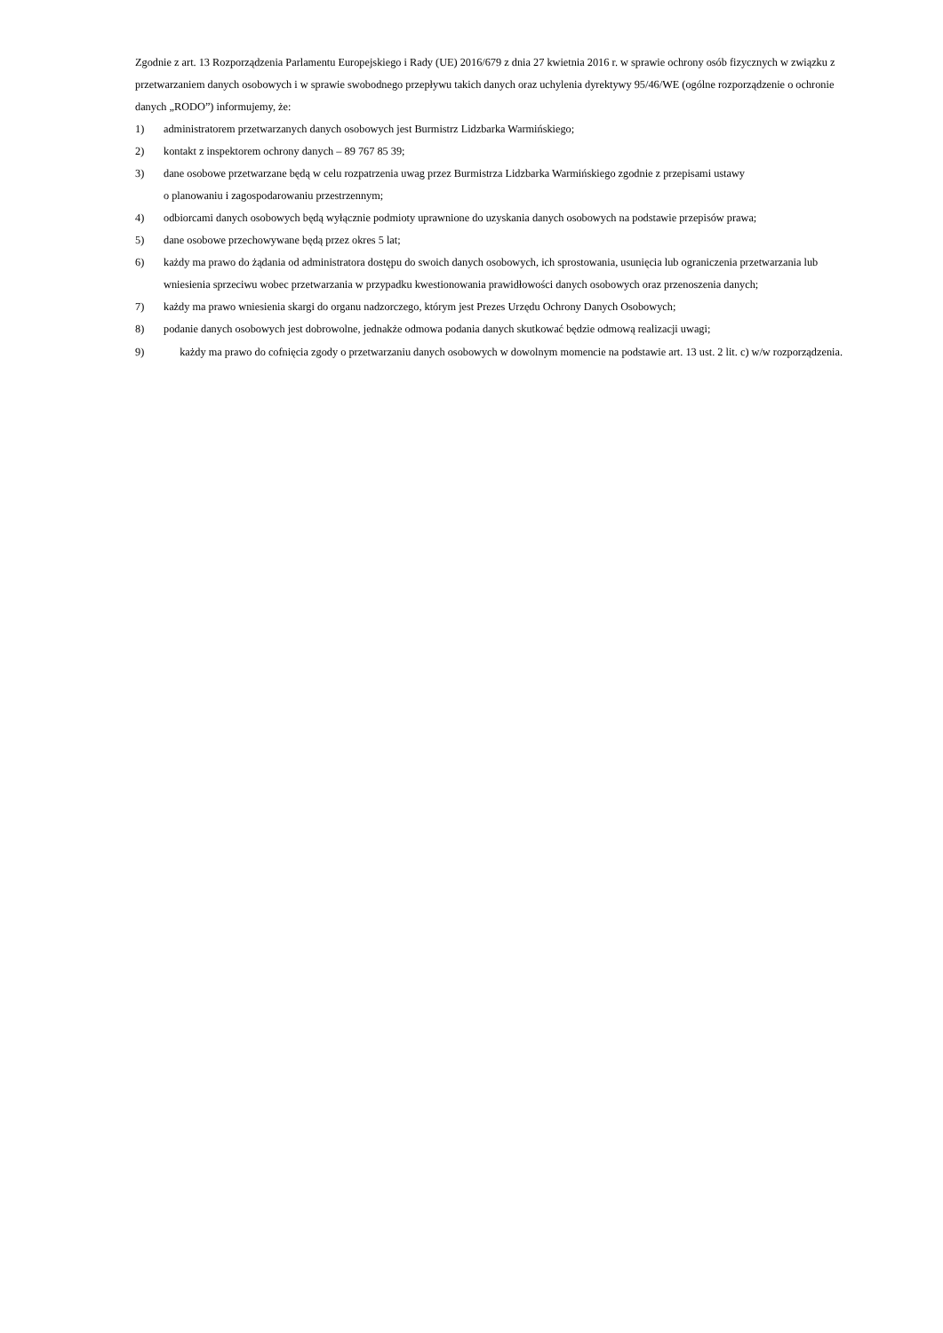Zgodnie z art. 13 Rozporządzenia Parlamentu Europejskiego i Rady (UE) 2016/679 z dnia 27 kwietnia 2016 r. w sprawie ochrony osób fizycznych w związku z przetwarzaniem danych osobowych i w sprawie swobodnego przepływu takich danych oraz uchylenia dyrektywy 95/46/WE (ogólne rozporządzenie o ochronie danych „RODO”) informujemy, że:
1) administratorem przetwarzanych danych osobowych jest Burmistrz Lidzbarka Warmińskiego;
2) kontakt z inspektorem ochrony danych – 89 767 85 39;
3) dane osobowe przetwarzane będą w celu rozpatrzenia uwag przez Burmistrza Lidzbarka Warmińskiego zgodnie z przepisami ustawy
o planowaniu i zagospodarowaniu przestrzennym;
4) odbiorcami danych osobowych będą wyłącznie podmioty uprawnione do uzyskania danych osobowych na podstawie przepisów prawa;
5) dane osobowe przechowywane będą przez okres 5 lat;
6) każdy ma prawo do żądania od administratora dostępu do swoich danych osobowych, ich sprostowania, usunięcia lub ograniczenia przetwarzania lub wniesienia sprzeciwu wobec przetwarzania w przypadku kwestionowania prawidłowości danych osobowych oraz przenoszenia danych;
7) każdy ma prawo wniesienia skargi do organu nadzorczego, którym jest Prezes Urzędu Ochrony Danych Osobowych;
8) podanie danych osobowych jest dobrowolne, jednakże odmowa podania danych skutkować będzie odmową realizacji uwagi;
9) każdy ma prawo do cofnięcia zgody o przetwarzaniu danych osobowych w dowolnym momencie na podstawie art. 13 ust. 2 lit. c) w/w rozporządzenia.